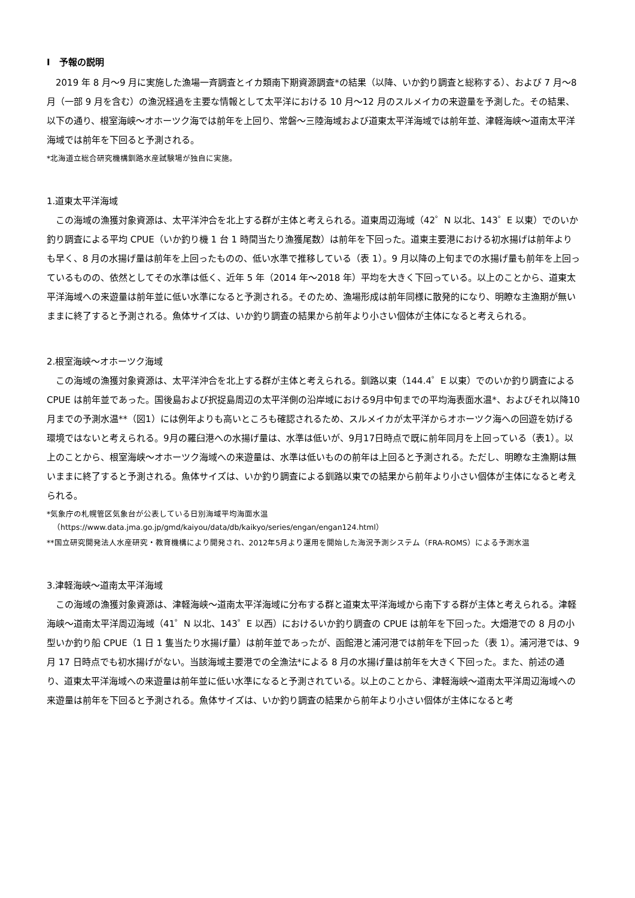Ⅰ　予報の説明
2019 年 8 月～9 月に実施した漁場一斉調査とイカ類南下期資源調査*の結果（以降、いか釣り調査と総称する）、および 7 月～8 月（一部 9 月を含む）の漁況経過を主要な情報として太平洋における 10 月～12 月のスルメイカの来遊量を予測した。その結果、以下の通り、根室海峡～オホーツク海では前年を上回り、常磐～三陸海域および道東太平洋海域では前年並、津軽海峡～道南太平洋海域では前年を下回ると予測される。
*北海道立総合研究機構釧路水産試験場が独自に実施。
1.道東太平洋海域
この海域の漁獲対象資源は、太平洋沖合を北上する群が主体と考えられる。道東周辺海域（42゜N 以北、143゜E 以東）でのいか釣り調査による平均 CPUE（いか釣り機 1 台 1 時間当たり漁獲尾数）は前年を下回った。道東主要港における初水揚げは前年よりも早く、8 月の水揚げ量は前年を上回ったものの、低い水準で推移している（表 1）。9 月以降の上旬までの水揚げ量も前年を上回っているものの、依然としてその水準は低く、近年 5 年（2014 年～2018 年）平均を大きく下回っている。以上のことから、道東太平洋海域への来遊量は前年並に低い水準になると予測される。そのため、漁場形成は前年同様に散発的になり、明瞭な主漁期が無いままに終了すると予測される。魚体サイズは、いか釣り調査の結果から前年より小さい個体が主体になると考えられる。
2.根室海峡～オホーツク海域
この海域の漁獲対象資源は、太平洋沖合を北上する群が主体と考えられる。釧路以東（144.4゜E 以東）でのいか釣り調査による CPUE は前年並であった。国後島および択捉島周辺の太平洋側の沿岸域における9月中旬までの平均海表面水温*、およびそれ以降10月までの予測水温**（図1）には例年よりも高いところも確認されるため、スルメイカが太平洋からオホーツク海への回遊を妨げる環境ではないと考えられる。9月の羅臼港への水揚げ量は、水準は低いが、9月17日時点で既に前年同月を上回っている（表1）。以上のことから、根室海峡～オホーツク海域への来遊量は、水準は低いものの前年は上回ると予測される。ただし、明瞭な主漁期は無いままに終了すると予測される。魚体サイズは、いか釣り調査による釧路以東での結果から前年より小さい個体が主体になると考えられる。
*気象庁の札幌管区気象台が公表している日別海域平均海面水温（https://www.data.jma.go.jp/gmd/kaiyou/data/db/kaikyo/series/engan/engan124.html）
**国立研究開発法人水産研究・教育機構により開発され、2012年5月より運用を開始した海況予測システム（FRA-ROMS）による予測水温
3.津軽海峡～道南太平洋海域
この海域の漁獲対象資源は、津軽海峡～道南太平洋海域に分布する群と道東太平洋海域から南下する群が主体と考えられる。津軽海峡～道南太平洋周辺海域（41゜N 以北、143゜E 以西）におけるいか釣り調査の CPUE は前年を下回った。大畑港での 8 月の小型いか釣り船 CPUE（1 日 1 隻当たり水揚げ量）は前年並であったが、函館港と浦河港では前年を下回った（表 1）。浦河港では、9 月 17 日時点でも初水揚げがない。当該海域主要港での全漁法*による 8 月の水揚げ量は前年を大きく下回った。また、前述の通り、道東太平洋海域への来遊量は前年並に低い水準になると予測されている。以上のことから、津軽海峡～道南太平洋周辺海域への来遊量は前年を下回ると予測される。魚体サイズは、いか釣り調査の結果から前年より小さい個体が主体になると考